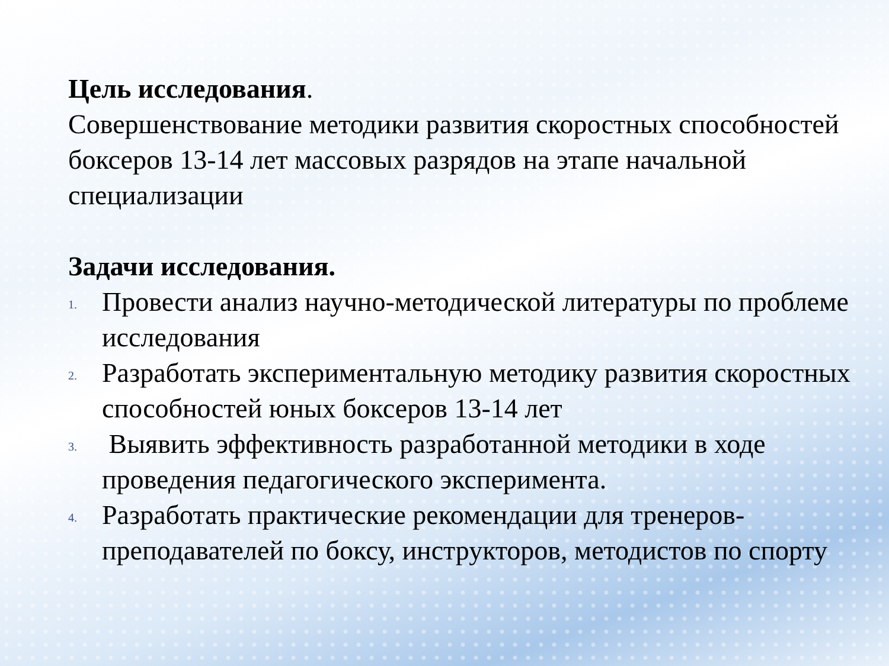Цель исследования.
Совершенствование методики развития скоростных способностей боксеров 13-14 лет массовых разрядов на этапе начальной специализации
Задачи исследования.
1. Провести анализ научно-методической литературы по проблеме исследования
2. Разработать экспериментальную методику развития скоростных способностей юных боксеров 13-14 лет
3. Выявить эффективность разработанной методики в ходе проведения педагогического эксперимента.
4. Разработать практические рекомендации для тренеров-преподавателей по боксу, инструкторов, методистов по спорту